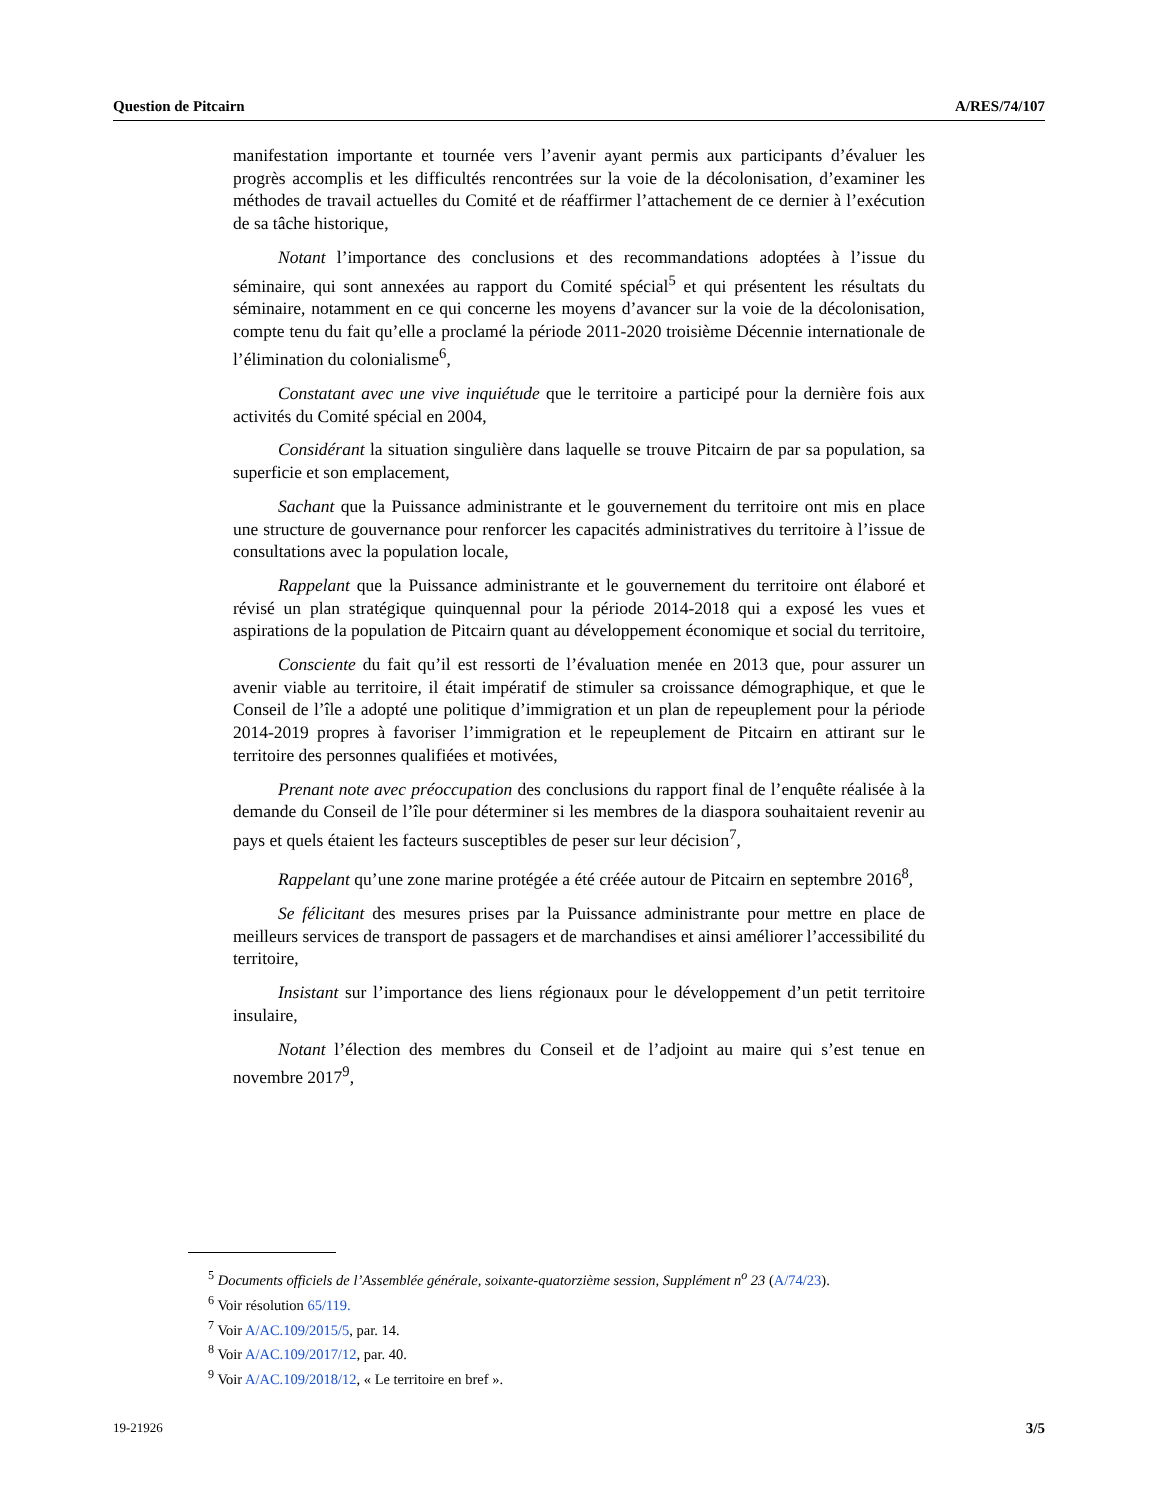Question de Pitcairn A/RES/74/107
manifestation importante et tournée vers l’avenir ayant permis aux participants d’évaluer les progrès accomplis et les difficultés rencontrées sur la voie de la décolonisation, d’examiner les méthodes de travail actuelles du Comité et de réaffirmer l’attachement de ce dernier à l’exécution de sa tâche historique,
Notant l’importance des conclusions et des recommandations adoptées à l’issue du séminaire, qui sont annexées au rapport du Comité spécial<sup>5</sup> et qui présentent les résultats du séminaire, notamment en ce qui concerne les moyens d’avancer sur la voie de la décolonisation, compte tenu du fait qu’elle a proclamé la période 2011-2020 troisième Décennie internationale de l’élimination du colonialisme<sup>6</sup>,
Constatant avec une vive inquiétude que le territoire a participé pour la dernière fois aux activités du Comité spécial en 2004,
Considérant la situation singulière dans laquelle se trouve Pitcairn de par sa population, sa superficie et son emplacement,
Sachant que la Puissance administrante et le gouvernement du territoire ont mis en place une structure de gouvernance pour renforcer les capacités administratives du territoire à l’issue de consultations avec la population locale,
Rappelant que la Puissance administrante et le gouvernement du territoire ont élaboré et révisé un plan stratégique quinquennal pour la période 2014-2018 qui a exposé les vues et aspirations de la population de Pitcairn quant au développement économique et social du territoire,
Consciente du fait qu’il est ressorti de l’évaluation menée en 2013 que, pour assurer un avenir viable au territoire, il était impératif de stimuler sa croissance démographique, et que le Conseil de l’île a adopté une politique d’immigration et un plan de repeuplement pour la période 2014-2019 propres à favoriser l’immigration et le repeuplement de Pitcairn en attirant sur le territoire des personnes qualifiées et motivées,
Prenant note avec préoccupation des conclusions du rapport final de l’enquête réalisée à la demande du Conseil de l’île pour déterminer si les membres de la diaspora souhaitaient revenir au pays et quels étaient les facteurs susceptibles de peser sur leur décision<sup>7</sup>,
Rappelant qu’une zone marine protégée a été créée autour de Pitcairn en septembre 2016<sup>8</sup>,
Se félicitant des mesures prises par la Puissance administrante pour mettre en place de meilleurs services de transport de passagers et de marchandises et ainsi améliorer l’accessibilité du territoire,
Insistant sur l’importance des liens régionaux pour le développement d’un petit territoire insulaire,
Notant l’élection des membres du Conseil et de l’adjoint au maire qui s’est tenue en novembre 2017<sup>9</sup>,
<sup>5</sup> Documents officiels de l’Assemblée générale, soixante-quatorzième session, Supplément n<sup>o</sup> 23 (A/74/23).
<sup>6</sup> Voir résolution 65/119.
<sup>7</sup> Voir A/AC.109/2015/5, par. 14.
<sup>8</sup> Voir A/AC.109/2017/12, par. 40.
<sup>9</sup> Voir A/AC.109/2018/12, « Le territoire en bref ».
19-21926 3/5